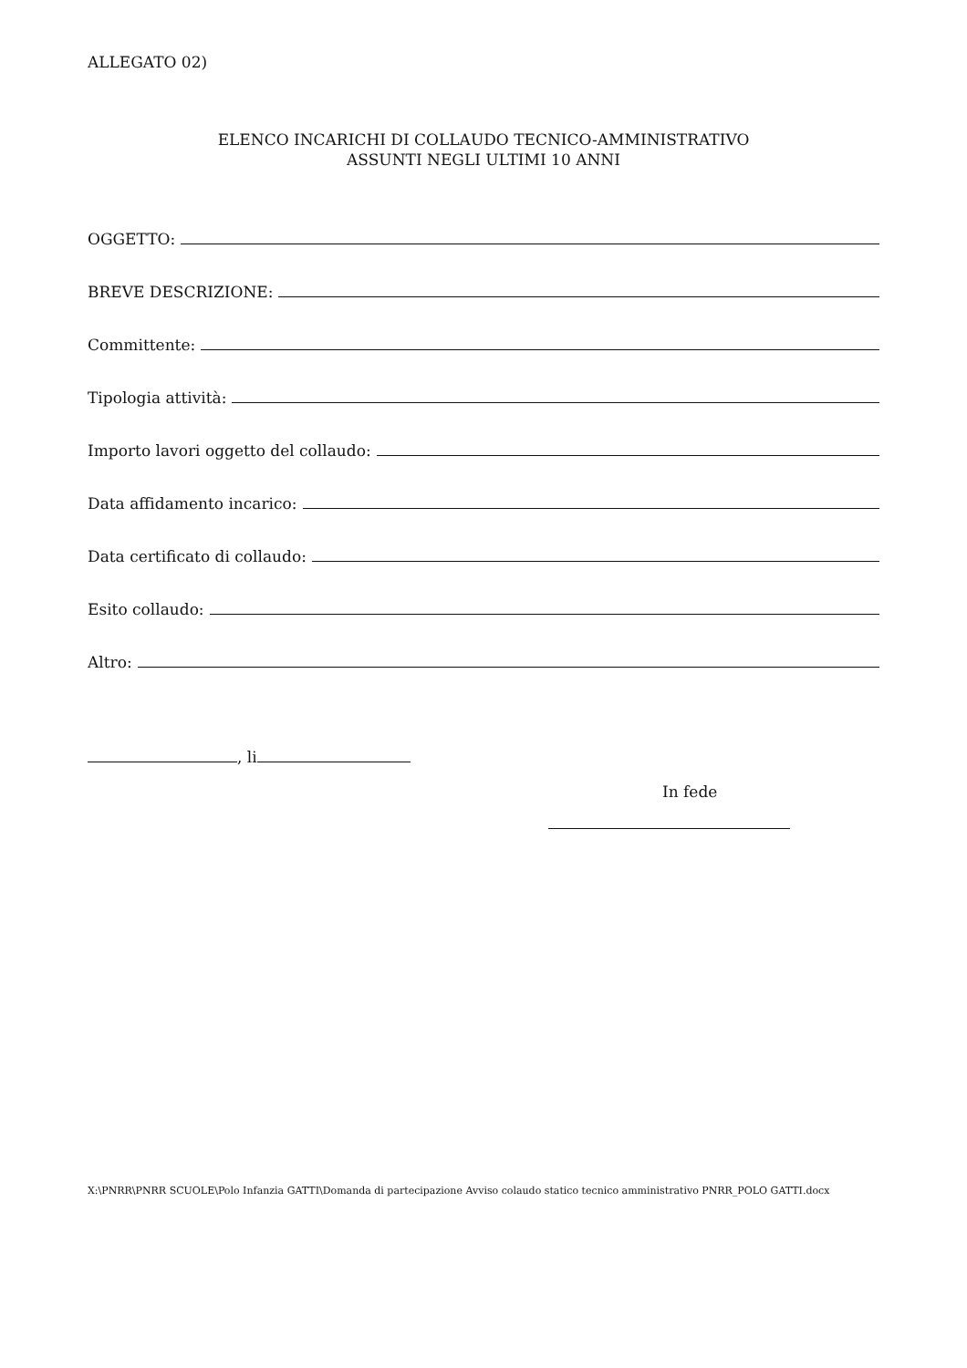ALLEGATO 02)
ELENCO INCARICHI DI COLLAUDO TECNICO-AMMINISTRATIVO
ASSUNTI NEGLI ULTIMI 10 ANNI
OGGETTO:
BREVE DESCRIZIONE:
Committente:
Tipologia attività:
Importo lavori oggetto del collaudo:
Data affidamento incarico:
Data certificato di collaudo:
Esito collaudo:
Altro:
, li
In fede
X:\PNRR\PNRR SCUOLE\Polo Infanzia GATTI\Domanda di partecipazione Avviso colaudo statico tecnico amministrativo PNRR_POLO GATTI.docx